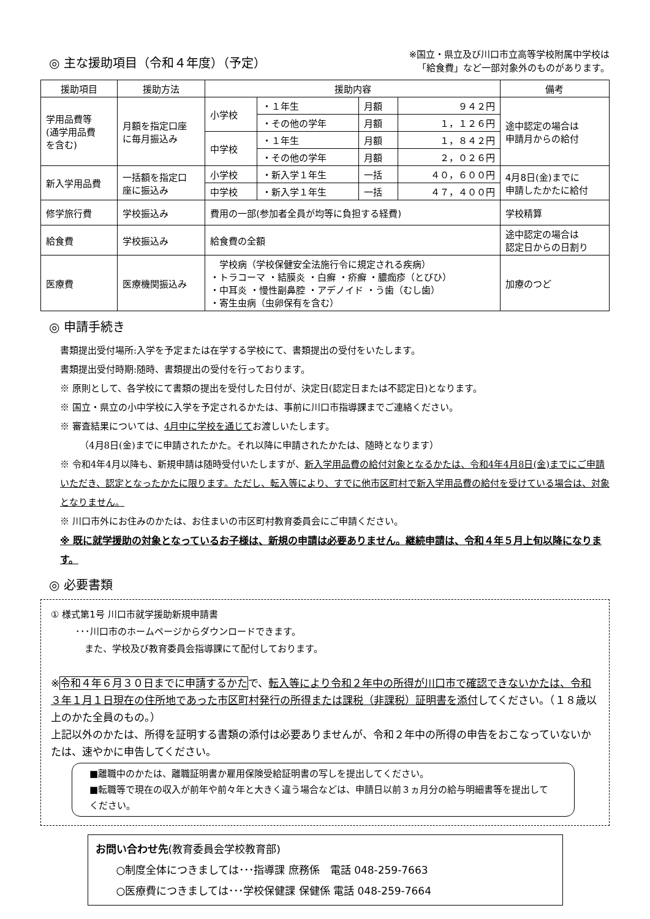◎ 主な援助項目（令和４年度）（予定）
※国立・県立及び川口市立高等学校附属中学校は
「給食費」など一部対象外のものがあります。
| 援助項目 | 援助方法 | 援助内容 | | | | 備考 |
| --- | --- | --- | --- | --- | --- | --- |
| 学用品費等 (通学用品費 を含む) | 月額を指定口座 に毎月振込み | 小学校 | ・１年生 | 月額 | ９４２円 | 途中認定の場合は 申請月からの給付 |
| | | | ・その他の学年 | 月額 | １，１２６円 | |
| | | 中学校 | ・１年生 | 月額 | １，８４２円 | |
| | | | ・その他の学年 | 月額 | ２，０２６円 | |
| 新入学用品費 | 一括額を指定口 座に振込み | 小学校 | ・新入学１年生 | 一括 | ４０，６００円 | 4月8日(金)までに 申請したかたに給付 |
| | | 中学校 | ・新入学１年生 | 一括 | ４７，４００円 | |
| 修学旅行費 | 学校振込み | 費用の一部(参加者全員が均等に負担する経費) | | | | 学校精算 |
| 給食費 | 学校振込み | 給食費の全額 | | | | 途中認定の場合は 認定日からの日割り |
| 医療費 | 医療機関振込み | 学校病（学校保健安全法施行令に規定される疾病） ・トラコーマ ・結膜炎 ・白癬 ・疥癬 ・膿痂疹（とびひ） ・中耳炎 ・慢性副鼻腔 ・アデノイド ・う歯（むし歯） ・寄生虫病（虫卵保有を含む） | | | | 加療のつど |
◎ 申請手続き
書類提出受付場所:入学を予定または在学する学校にて、書類提出の受付をいたします。
書類提出受付時期:随時、書類提出の受付を行っております。
※ 原則として、各学校にて書類の提出を受付した日付が、決定日(認定日または不認定日)となります。
※ 国立・県立の小中学校に入学を予定されるかたは、事前に川口市指導課までご連絡ください。
※ 審査結果については、4月中に学校を通じてお渡しいたします。
（4月8日(金)までに申請されたかた。それ以降に申請されたかたは、随時となります）
※ 令和4年4月以降も、新規申請は随時受付いたしますが、新入学用品費の給付対象となるかたは、令和4年4月8日(金)までにご申請いただき、認定となったかたに限ります。ただし、転入等により、すでに他市区町村で新入学用品費の給付を受けている場合は、対象となりません。
※ 川口市外にお住みのかたは、お住まいの市区町村教育委員会にご申請ください。
※ 既に就学援助の対象となっているお子様は、新規の申請は必要ありません。継続申請は、令和４年５月上旬以降になります。
◎ 必要書類
① 様式第1号 川口市就学援助新規申請書
･･･川口市のホームページからダウンロードできます。
　また、学校及び教育委員会指導課にて配付しております。
※令和４年６月３０日までに申請するかたで、転入等により令和２年中の所得が川口市で確認できないかたは、令和３年１月１日現在の住所地であった市区町村発行の所得または課税（非課税）証明書を添付してください。（１８歳以上のかた全員のもの。）
上記以外のかたは、所得を証明する書類の添付は必要ありませんが、令和２年中の所得の申告をおこなっていないかたは、速やかに申告してください。
■離職中のかたは、離職証明書か雇用保険受給証明書の写しを提出してください。
■転職等で現在の収入が前年や前々年と大きく違う場合などは、申請日以前３ヵ月分の給与明細書等を提出してください。
お問い合わせ先(教育委員会学校教育部)
　　○制度全体につきましては･･･指導課 庶務係　電話 048-259-7663
　　○医療費につきましては･･･学校保健課 保健係 電話 048-259-7664